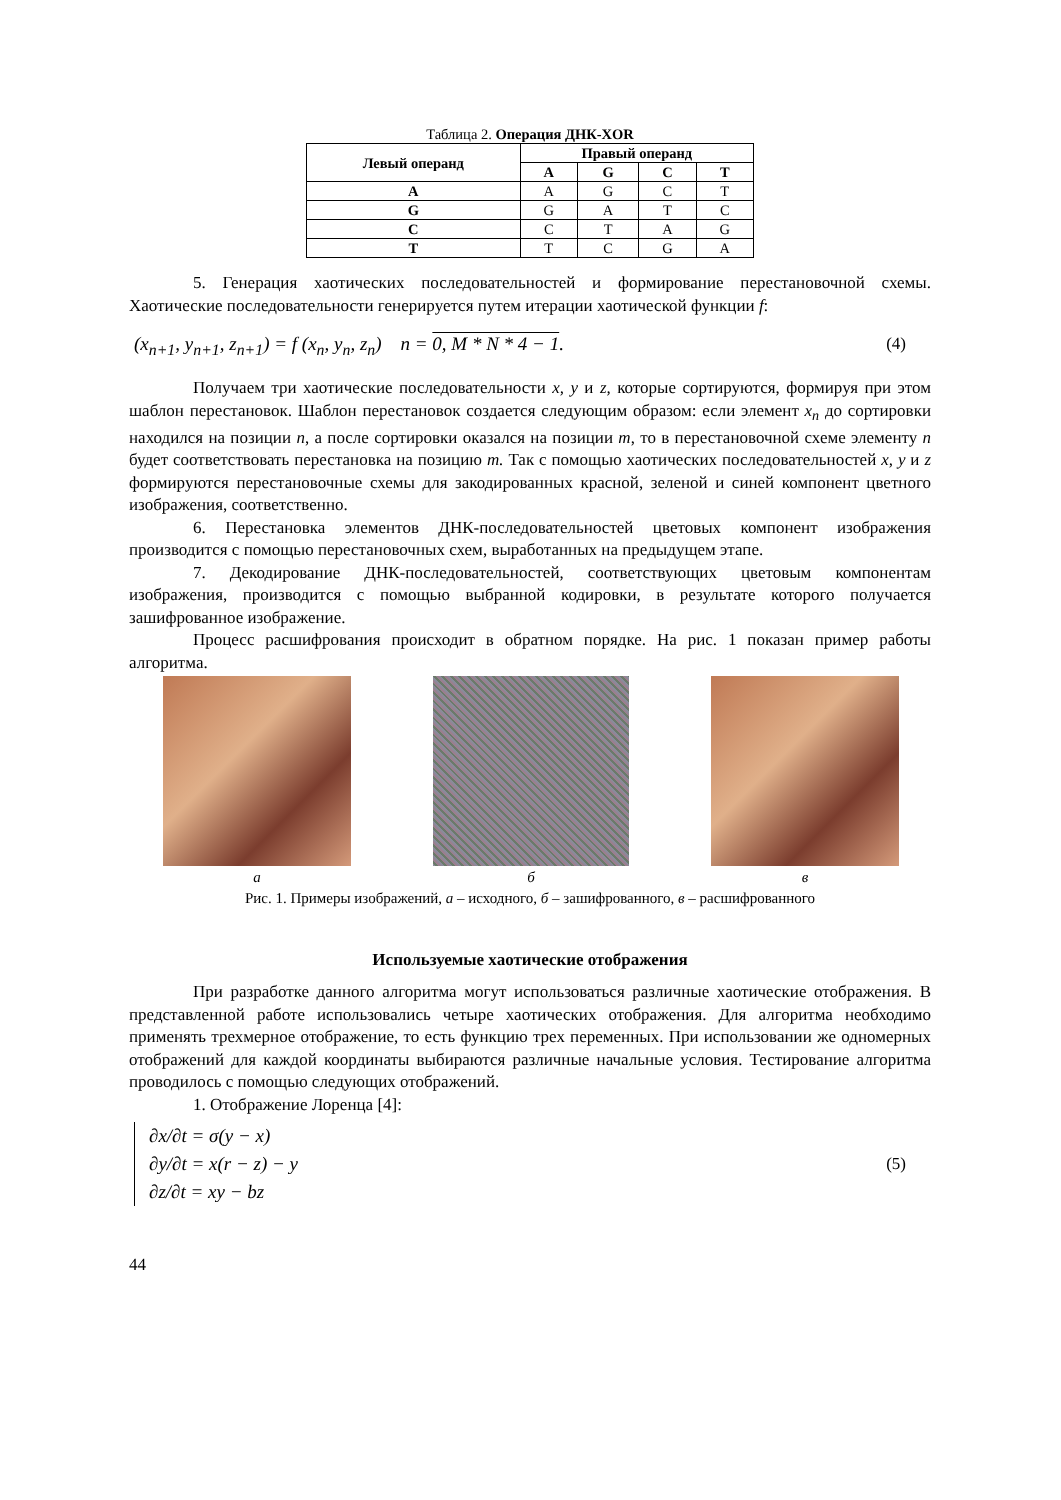Таблица 2. Операция ДНК-XOR
| Левый операнд | Правый операнд | | | |
| --- | --- | --- | --- | --- |
| | A | G | C | T |
| A | A | G | C | T |
| G | G | A | T | C |
| C | C | T | A | G |
| T | T | C | G | A |
5. Генерация хаотических последовательностей и формирование перестановочной схемы. Хаотические последовательности генерируется путем итерации хаотической функции f:
(x<sub>n+1</sub>, y<sub>n+1</sub>, z<sub>n+1</sub>) = f (x<sub>n</sub>, y<sub>n</sub>, z<sub>n</sub>) n = 0, M * N * 4 − 1. (4)
Получаем три хаотические последовательности x, y и z, которые сортируются, формируя при этом шаблон перестановок. Шаблон перестановок создается следующим образом: если элемент x<sub>n</sub> до сортировки находился на позиции n, а после сортировки оказался на позиции m, то в перестановочной схеме элементу n будет соответствовать перестановка на позицию m. Так с помощью хаотических последовательностей x, y и z формируются перестановочные схемы для закодированных красной, зеленой и синей компонент цветного изображения, соответственно.
6. Перестановка элементов ДНК-последовательностей цветовых компонент изображения производится с помощью перестановочных схем, выработанных на предыдущем этапе.
7. Декодирование ДНК-последовательностей, соответствующих цветовым компонентам изображения, производится с помощью выбранной кодировки, в результате которого получается зашифрованное изображение.
Процесс расшифрования происходит в обратном порядке. На рис. 1 показан пример работы алгоритма.
а б в
Рис. 1. Примеры изображений, а – исходного, б – зашифрованного, в – расшифрованного
Используемые хаотические отображения
При разработке данного алгоритма могут использоваться различные хаотические отображения. В представленной работе использовались четыре хаотических отображения. Для алгоритма необходимо применять трехмерное отображение, то есть функцию трех переменных. При использовании же одномерных отображений для каждой координаты выбираются различные начальные условия. Тестирование алгоритма проводилось с помощью следующих отображений.
1. Отображение Лоренца [4]:
∂x/∂t = σ(y − x)
∂y/∂t = x(r − z) − y
∂z/∂t = xy − bz
(5)
44